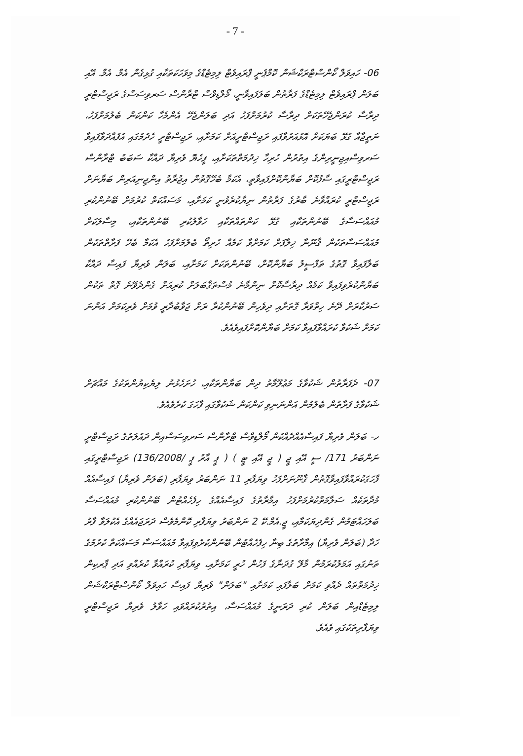- 7 -
06- ހައިވަލް ކޯންސްޓްރަކްޝަން ކޮމްޕެނީ ޕްރައިވެޓް ލިމިޓެޑްގެ މިވަހަކަތަކާއި ގުޅިގެން އެމް. އެމް. އޭއި ބަލަން ޕްރައިވެޓް ލިމިޓެޑްގެ ފަރާތުން ބަލަފައިވާނީ، މޯލްޑިވްސް ޓްރާންސް ސަރވިސަސްގެ ރަޖިސްޓްރީ ދިރާސާ ކުރަންޖެހޭތަކަށް ދިރާސާ ކުރުމަށްފަހު އަދި ބަލަންޖެހޭ އެންމެހާ ކަންކަން ބެލުމަށްފަހު، ނަތީޖާއާ ގުޅޭ ބަޔަކަށް އޮޅުއަރުވާފައި ރަޖިސްޓްރީއަށް ކަމަށާއި، ރަޖިސްޓްރީ ހެދުމުގައި އުފުއްދަވާފައިވާ ސަރވިސްއިޖިނީރިންގެ އިތުރުން ހުރިހާ ޚިދުމަތްތަކަށާއި، ފީހެޔޮ ވެރިޔާ ދައްކާ ސަބަބު ޓްރާންސް ރަޖިސްޓްރީގައި ސާފުކޮށް ބަޔާންކޮށްފައިވާތީ، އެކަމާ ބެހޭގޮތުން އިޖުރާތު އިންޖިނިއަރިން ބަޔާނަށް ރަޖިސްޓްރީ ކުރައްވާނެ ބާރުގެ ފަރާތުން ނިޔާކުރެވުނީ ކަމަށާއި، މަސައްކަތް ކުރުމަށް ބޭނުންކުރި މުއައްސަސާގެ ބޭނުންތަކާއި ގުޅޭ ކަންތައްތަކާއި ހަވާލުކުރި ބޭނުންތަކާއި، މިސާލަކަށް މުއައްސަސާތަކުން ޤާނޫނާ ޚިލާފަށް ކަމަށްވާ ކަމެއް ހުރިތޯ ބެލުމަށްފަހު އެކަމާ ބެހޭ ފަރާތްތަކުން ބަލާފައިވާ ގޮތުގެ ތަފްސީލު ބަޔާންކޮށް، ބޭނުންތަކަށް ކަމަށާއި، ބަލަން ވެރިޔާ ފައިސާ ދައްކާ ބަޔާންކުރެވިފައިވާ ކަމެއް ދިރާސާކޮށް ނިންމާނެ މުސްތަޤްބަލަށް ކުރިއަށް ގެންދެވޭނެ ގޮތް ތަކުން ސަރުކާރަށް ދޭނެ ހިތްވަރާ ގޮތަށާއި ދިވެހިން ބޭނުންކުރާ ރަށް ޖަވާބުދާރީ ވުމަށް ވެރިކަމަށް އަންނަ ކަމަށް ޝަކުވާ ކުރައްވާފައިވާ ކަމަށް ބަޔާންކޮށްފައިވެއެވެ.
07- ދެފަރާތުން ޝަކުވާގެ މަޢުލޫމާތު ދިން ބަޔާންތަކާއި، ހުށަހެޅުނު ލިޔެކިޔުންތަކުގެ މައްޗަށް ޝަކުވާގެ ފަރާތުން ބެލުމުން އަންނަނިވި ކަންކަން ޝަކުވާގައި ފާހަގަ ކުރެވެއެވެ.
ހ- ބަލަން ވެރިޔާ ފައިސާއެއްދެއްކުން މޯލްޑިވްސް ޓްރާންސް ސަރވިސަސްއިން ދައުލަތުގެ ރަޖިސްޓްރީ ނަންބަރު 171/ ސީ އޭއި ޖީ ( ޖީ އޭއި ޓީ ) ( ޕީ އާރު ޕީ /136/2008) ރަޖިސްޓްރީގައި ފާހަގަކުރައްވާފައިވާގޮތުން ޤާނޫނަށްފަހު ވިޔަފާރި 11 ނަންބަރު ވިޔަފާރި (ބަލަން ވެރިޔާ) ފައިސާއެއް މުދާތަކެއް ސަލާމަތްކުރުމަށްފަހު އިމާރާތުގެ ފައިސާއެއްގެ ހިފެހެއްޓުން ބޭނުންކުރި މުއައްސަސާ ބަލަހައްޓަމުން ގެންދިޔަކަމާއި، ޖީ.އެމް.ކޭ 2 ނަންބަރު ވިޔަފާރި ކޮންމެވެސް ދަރަޖައެއްގެ އެކުލަވާ ފާރު ހަދާ (ބަލަން ވެރިޔާ) އިމާރާތުގެ ބިނާ ހިފެހެއްޓުން ބޭނުންކުރެވިފައިވާ މުއައްސަސާ މަސައްކަތް ކުރުމުގެ ތަނުގައި އަމަލުކުރަމުން މާލޭ ގުދަނާގެ ފަހުން ހުރީ ކަމަށާއި، ވިޔަފާރި ކުރައްވާ ކުރެއްވި އަދި ޕާރކިން ޚިދުމަތްތައް ދެއްވި ކަމަށް ބަލާފައި ކަމަށާއި "ބަލަން" ވެރިޔާ ފައިސާ ހައިވަލް ކޯންސްޓްރަކްޝަން ލިމިޓެޑްއިން ބަލަން ކުރި ދަރަނީގެ މުއައްސަސާ، އިތުރުކުރައްވައި ހަވާލު ވެރިޔާ ރަޖިސްޓްރީ ވިޔަފާރިތަކުގައި ވެއެވެ.